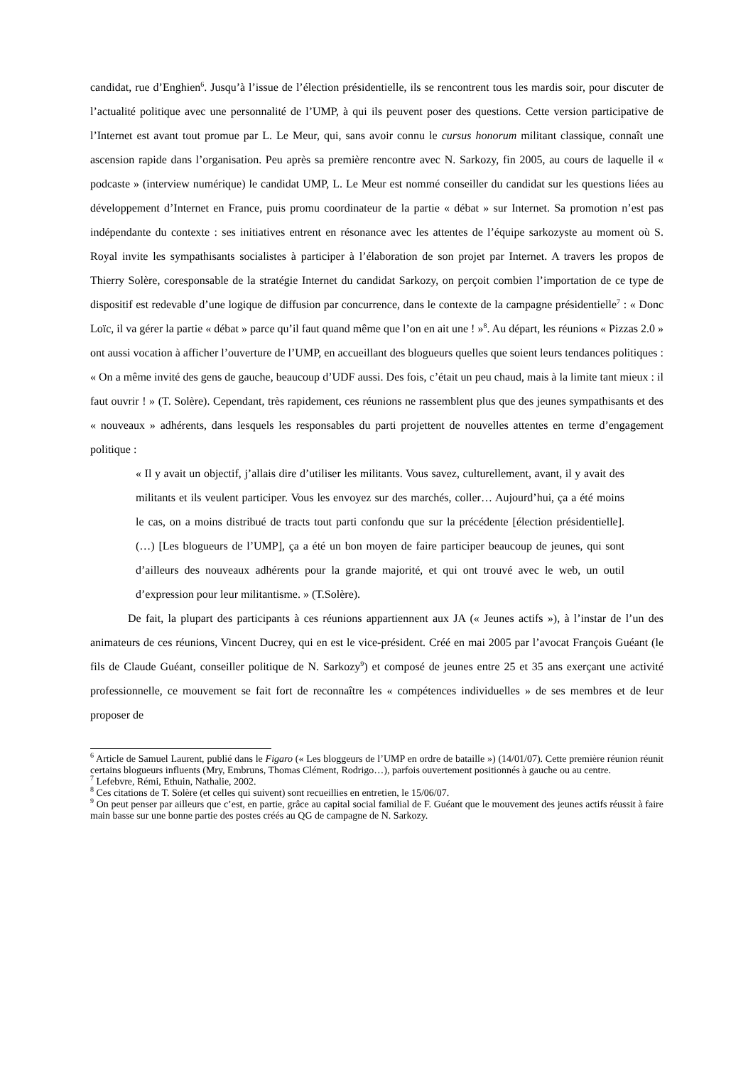candidat, rue d’Enghien<sup>6</sup>. Jusqu’à l’issue de l’élection présidentielle, ils se rencontrent tous les mardis soir, pour discuter de l’actualité politique avec une personnalité de l’UMP, à qui ils peuvent poser des questions. Cette version participative de l’Internet est avant tout promue par L. Le Meur, qui, sans avoir connu le cursus honorum militant classique, connaît une ascension rapide dans l’organisation. Peu après sa première rencontre avec N. Sarkozy, fin 2005, au cours de laquelle il « podcaste » (interview numérique) le candidat UMP, L. Le Meur est nommé conseiller du candidat sur les questions liées au développement d’Internet en France, puis promu coordinateur de la partie « débat » sur Internet. Sa promotion n’est pas indépendante du contexte : ses initiatives entrent en résonance avec les attentes de l’équipe sarkozyste au moment où S. Royal invite les sympathisants socialistes à participer à l’élaboration de son projet par Internet. A travers les propos de Thierry Solère, coresponsable de la stratégie Internet du candidat Sarkozy, on perçoit combien l’importation de ce type de dispositif est redevable d’une logique de diffusion par concurrence, dans le contexte de la campagne présidentielle<sup>7</sup> : « Donc Loïc, il va gérer la partie « débat » parce qu’il faut quand même que l’on en ait une ! »<sup>8</sup>. Au départ, les réunions « Pizzas 2.0 » ont aussi vocation à afficher l’ouverture de l’UMP, en accueillant des blogueurs quelles que soient leurs tendances politiques : « On a même invité des gens de gauche, beaucoup d’UDF aussi. Des fois, c’était un peu chaud, mais à la limite tant mieux : il faut ouvrir ! » (T. Solère). Cependant, très rapidement, ces réunions ne rassemblent plus que des jeunes sympathisants et des « nouveaux » adhérents, dans lesquels les responsables du parti projettent de nouvelles attentes en terme d’engagement politique :
« Il y avait un objectif, j’allais dire d’utiliser les militants. Vous savez, culturellement, avant, il y avait des militants et ils veulent participer. Vous les envoyez sur des marchés, coller… Aujourd’hui, ça a été moins le cas, on a moins distribué de tracts tout parti confondu que sur la précédente [élection présidentielle]. (…) [Les blogueurs de l’UMP], ça a été un bon moyen de faire participer beaucoup de jeunes, qui sont d’ailleurs des nouveaux adhérents pour la grande majorité, et qui ont trouvé avec le web, un outil d’expression pour leur militantisme. » (T.Solère).
De fait, la plupart des participants à ces réunions appartiennent aux JA (« Jeunes actifs »), à l’instar de l’un des animateurs de ces réunions, Vincent Ducrey, qui en est le vice-président. Créé en mai 2005 par l’avocat François Guéant (le fils de Claude Guéant, conseiller politique de N. Sarkozy<sup>9</sup>) et composé de jeunes entre 25 et 35 ans exerçant une activité professionnelle, ce mouvement se fait fort de reconnaître les « compétences individuelles » de ses membres et de leur proposer de
<sup>6</sup> Article de Samuel Laurent, publié dans le Figaro (« Les bloggeurs de l’UMP en ordre de bataille ») (14/01/07). Cette première réunion réunit certains blogueurs influents (Mry, Embruns, Thomas Clément, Rodrigo…), parfois ouvertement positionnés à gauche ou au centre.
<sup>7</sup> Lefebvre, Rémi, Ethuin, Nathalie, 2002.
<sup>8</sup> Ces citations de T. Solère (et celles qui suivent) sont recueillies en entretien, le 15/06/07.
<sup>9</sup> On peut penser par ailleurs que c’est, en partie, grâce au capital social familial de F. Guéant que le mouvement des jeunes actifs réussit à faire main basse sur une bonne partie des postes créés au QG de campagne de N. Sarkozy.